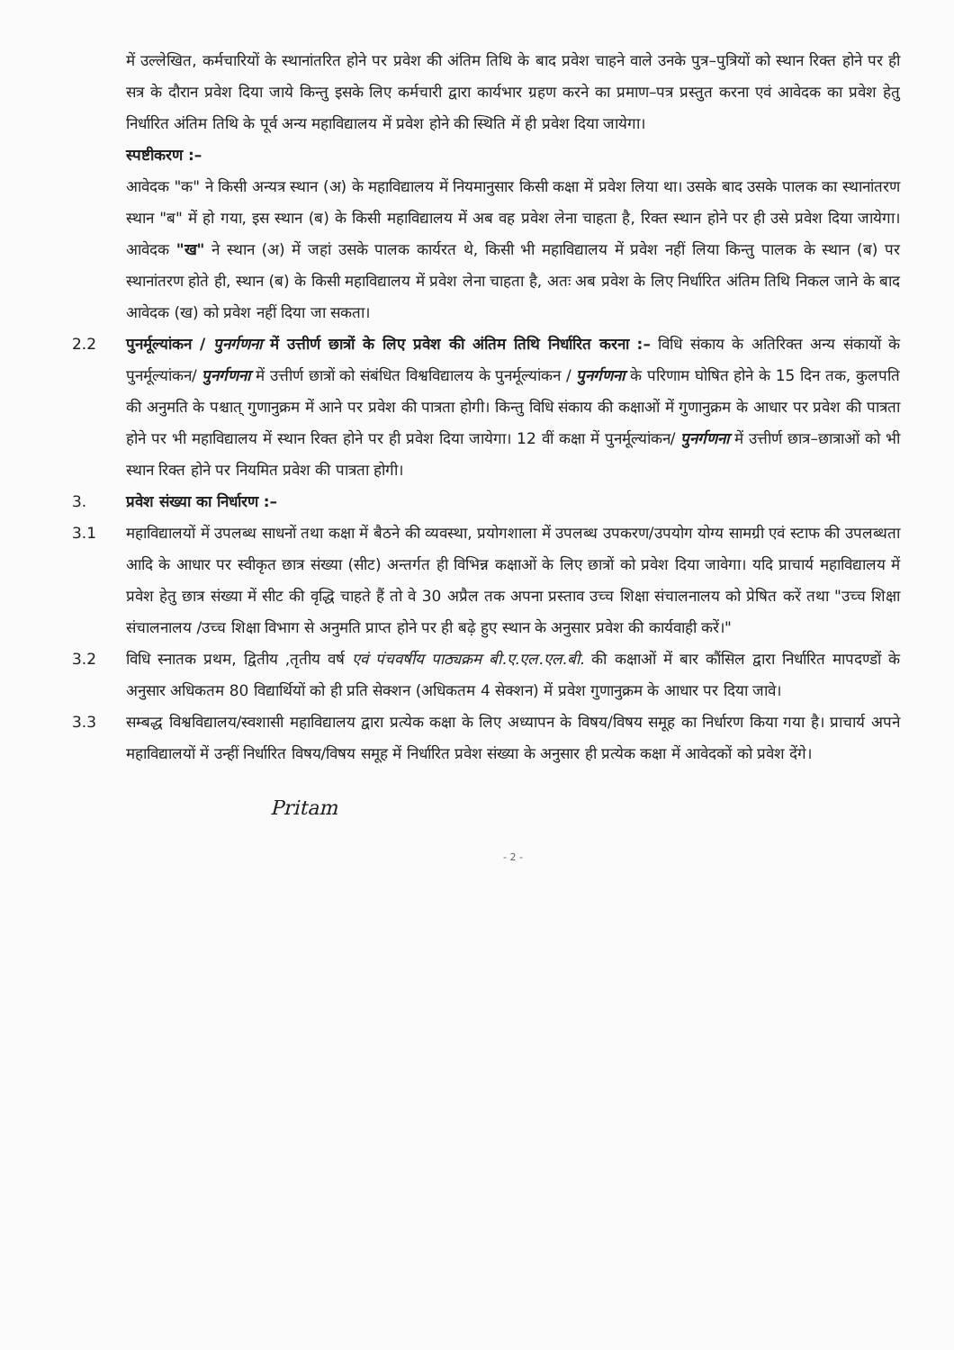में उल्लेखित, कर्मचारियों के स्थानांतरित होने पर प्रवेश की अंतिम तिथि के बाद प्रवेश चाहने वाले उनके पुत्र–पुत्रियों को स्थान रिक्त होने पर ही सत्र के दौरान प्रवेश दिया जाये किन्तु इसके लिए कर्मचारी द्वारा कार्यभार ग्रहण करने का प्रमाण–पत्र प्रस्तुत करना एवं आवेदक का प्रवेश हेतु निर्धारित अंतिम तिथि के पूर्व अन्य महाविद्यालय में प्रवेश होने की स्थिति में ही प्रवेश दिया जायेगा।
स्पष्टीकरण :–
आवेदक "क" ने किसी अन्यत्र स्थान (अ) के महाविद्यालय में नियमानुसार किसी कक्षा में प्रवेश लिया था। उसके बाद उसके पालक का स्थानांतरण स्थान "ब" में हो गया, इस स्थान (ब) के किसी महाविद्यालय में अब वह प्रवेश लेना चाहता है, रिक्त स्थान होने पर ही उसे प्रवेश दिया जायेगा। आवेदक "ख" ने स्थान (अ) में जहां उसके पालक कार्यरत थे, किसी भी महाविद्यालय में प्रवेश नहीं लिया किन्तु पालक के स्थान (ब) पर स्थानांतरण होते ही, स्थान (ब) के किसी महाविद्यालय में प्रवेश लेना चाहता है, अतः अब प्रवेश के लिए निर्धारित अंतिम तिथि निकल जाने के बाद आवेदक (ख) को प्रवेश नहीं दिया जा सकता।
2.2 पुनर्मूल्यांकन / पुनर्गणना में उत्तीर्ण छात्रों के लिए प्रवेश की अंतिम तिथि निर्धारित करना :– विधि संकाय के अतिरिक्त अन्य संकायों के पुनर्मूल्यांकन/ पुनर्गणना में उत्तीर्ण छात्रों को संबंधित विश्वविद्यालय के पुनर्मूल्यांकन / पुनर्गणना के परिणाम घोषित होने के 15 दिन तक, कुलपति की अनुमति के पश्चात् गुणानुक्रम में आने पर प्रवेश की पात्रता होगी। किन्तु विधि संकाय की कक्षाओं में गुणानुक्रम के आधार पर प्रवेश की पात्रता होने पर भी महाविद्यालय में स्थान रिक्त होने पर ही प्रवेश दिया जायेगा। 12 वीं कक्षा में पुनर्मूल्यांकन/ पुनर्गणना में उत्तीर्ण छात्र–छात्राओं को भी स्थान रिक्त होने पर नियमित प्रवेश की पात्रता होगी।
3. प्रवेश संख्या का निर्धारण :–
3.1 महाविद्यालयों में उपलब्ध साधनों तथा कक्षा में बैठने की व्यवस्था, प्रयोगशाला में उपलब्ध उपकरण/उपयोग योग्य सामग्री एवं स्टाफ की उपलब्धता आदि के आधार पर स्वीकृत छात्र संख्या (सीट) अन्तर्गत ही विभिन्न कक्षाओं के लिए छात्रों को प्रवेश दिया जावेगा। यदि प्राचार्य महाविद्यालय में प्रवेश हेतु छात्र संख्या में सीट की वृद्धि चाहते हैं तो वे 30 अप्रैल तक अपना प्रस्ताव उच्च शिक्षा संचालनालय को प्रेषित करें तथा "उच्च शिक्षा संचालनालय /उच्च शिक्षा विभाग से अनुमति प्राप्त होने पर ही बढ़े हुए स्थान के अनुसार प्रवेश की कार्यवाही करें।"
3.2 विधि स्नातक प्रथम, द्वितीय ,तृतीय वर्ष एवं पंचवर्षीय पाठ्यक्रम बी.ए.एल.एल.बी. की कक्षाओं में बार कौंसिल द्वारा निर्धारित मापदण्डों के अनुसार अधिकतम 80 विद्यार्थियों को ही प्रति सेक्शन (अधिकतम 4 सेक्शन) में प्रवेश गुणानुक्रम के आधार पर दिया जावे।
3.3 सम्बद्ध विश्वविद्यालय/स्वशासी महाविद्यालय द्वारा प्रत्येक कक्षा के लिए अध्यापन के विषय/विषय समूह का निर्धारण किया गया है। प्राचार्य अपने महाविद्यालयों में उन्हीं निर्धारित विषय/विषय समूह में निर्धारित प्रवेश संख्या के अनुसार ही प्रत्येक कक्षा में आवेदकों को प्रवेश देंगे।
Pritam
- 2 -